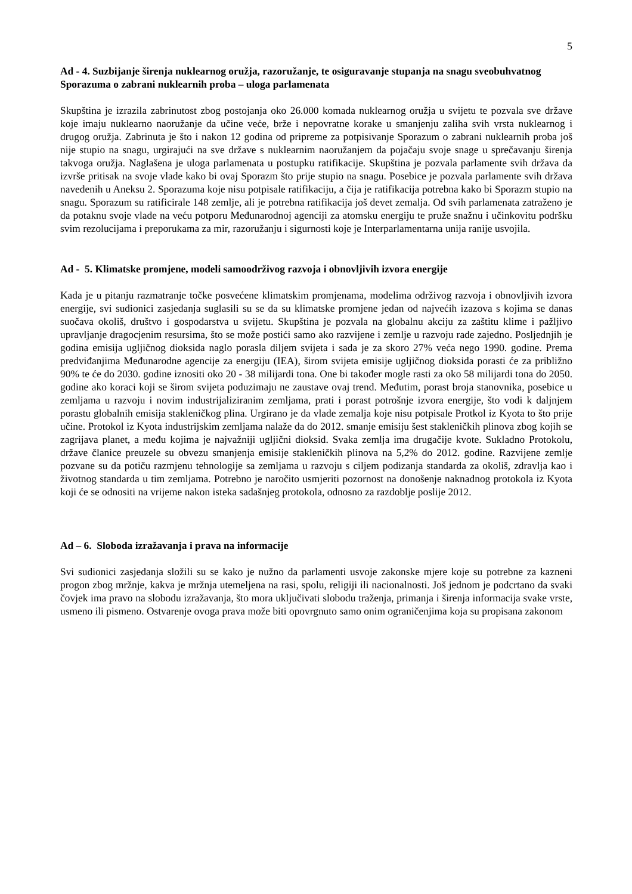5
Ad - 4. Suzbijanje širenja nuklearnog oružja, razoružanje, te osiguravanje stupanja na snagu sveobuhvatnog Sporazuma o zabrani nuklearnih proba – uloga parlamenata
Skupština je izrazila zabrinutost zbog postojanja oko 26.000 komada nuklearnog oružja u svijetu te pozvala sve države koje imaju nuklearno naoružanje da učine veće, brže i nepovratne korake u smanjenju zaliha svih vrsta nuklearnog i drugog oružja. Zabrinuta je što i nakon 12 godina od pripreme za potpisivanje Sporazum o zabrani nuklearnih proba još nije stupio na snagu, urgirajući na sve države s nuklearnim naoružanjem da pojačaju svoje snage u sprečavanju širenja takvoga oružja. Naglašena je uloga parlamenata u postupku ratifikacije. Skupština je pozvala parlamente svih država da izvrše pritisak na svoje vlade kako bi ovaj Sporazm što prije stupio na snagu. Posebice je pozvala parlamente svih država navedenih u Aneksu 2. Sporazuma koje nisu potpisale ratifikaciju, a čija je ratifikacija potrebna kako bi Sporazm stupio na snagu. Sporazum su ratificirale 148 zemlje, ali je potrebna ratifikacija još devet zemalja. Od svih parlamenata zatraženo je da potaknu svoje vlade na veću potporu Međunarodnoj agenciji za atomsku energiju te pruže snažnu i učinkovitu podršku svim rezolucijama i preporukama za mir, razoružanju i sigurnosti koje je Interparlamentarna unija ranije usvojila.
Ad - 5. Klimatske promjene, modeli samoodrživog razvoja i obnovljivih izvora energije
Kada je u pitanju razmatranje točke posvećene klimatskim promjenama, modelima održivog razvoja i obnovljivih izvora energije, svi sudionici zasjedanja suglasili su se da su klimatske promjene jedan od najvećih izazova s kojima se danas suočava okoliš, društvo i gospodarstva u svijetu. Skupština je pozvala na globalnu akciju za zaštitu klime i pažljivo upravljanje dragocjenim resursima, što se može postići samo ako razvijene i zemlje u razvoju rade zajedno. Posljednjih je godina emisija ugljičnog dioksida naglo porasla diljem svijeta i sada je za skoro 27% veća nego 1990. godine. Prema predviđanjima Međunarodne agencije za energiju (IEA), širom svijeta emisije ugljičnog dioksida porasti će za približno 90% te će do 2030. godine iznositi oko 20 - 38 milijardi tona. One bi također mogle rasti za oko 58 milijardi tona do 2050. godine ako koraci koji se širom svijeta poduzimaju ne zaustave ovaj trend. Međutim, porast broja stanovnika, posebice u zemljama u razvoju i novim industrijaliziranim zemljama, prati i porast potrošnje izvora energije, što vodi k daljnjem porastu globalnih emisija stakleničkog plina. Urgirano je da vlade zemalja koje nisu potpisale Protkol iz Kyota to što prije učine. Protokol iz Kyota industrijskim zemljama nalaže da do 2012. smanje emisiju šest stakleničkih plinova zbog kojih se zagrijava planet, a među kojima je najvažniji ugljični dioksid. Svaka zemlja ima drugačije kvote. Sukladno Protokolu, države članice preuzele su obvezu smanjenja emisije stakleničkih plinova na 5,2% do 2012. godine. Razvijene zemlje pozvane su da potiču razmjenu tehnologije sa zemljama u razvoju s ciljem podizanja standarda za okoliš, zdravlja kao i životnog standarda u tim zemljama. Potrebno je naročito usmjeriti pozornost na donošenje naknadnog protokola iz Kyota koji će se odnositi na vrijeme nakon isteka sadašnjeg protokola, odnosno za razdoblje poslije 2012.
Ad – 6. Sloboda izražavanja i prava na informacije
Svi sudionici zasjedanja složili su se kako je nužno da parlamenti usvoje zakonske mjere koje su potrebne za kazneni progon zbog mržnje, kakva je mržnja utemeljena na rasi, spolu, religiji ili nacionalnosti. Još jednom je podcrtano da svaki čovjek ima pravo na slobodu izražavanja, što mora uključivati slobodu traženja, primanja i širenja informacija svake vrste, usmeno ili pismeno. Ostvarenje ovoga prava može biti opovrgnuto samo onim ograničenjima koja su propisana zakonom